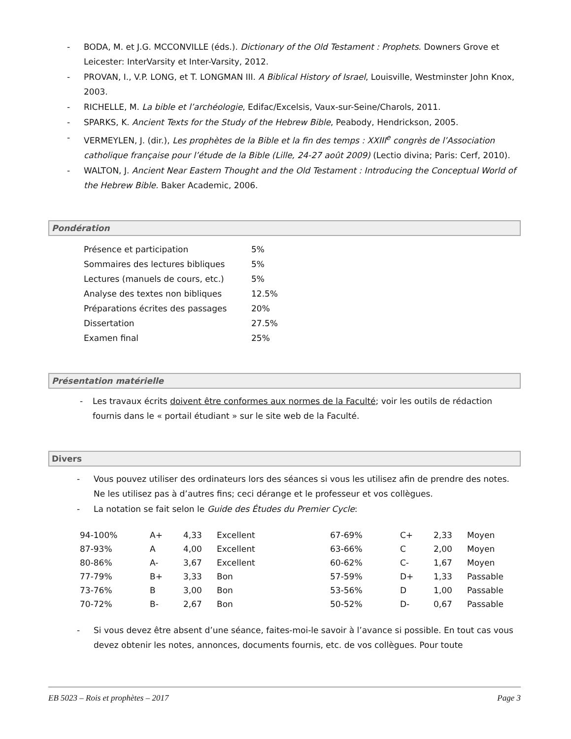- BODA, M. et J.G. MCCONVILLE (éds.). Dictionary of the Old Testament : Prophets. Downers Grove et Leicester: InterVarsity et Inter-Varsity, 2012.
- PROVAN, I., V.P. LONG, et T. LONGMAN III. A Biblical History of Israel, Louisville, Westminster John Knox, 2003.
- RICHELLE, M. La bible et l’archéologie, Edifac/Excelsis, Vaux-sur-Seine/Charols, 2011.
- SPARKS, K. Ancient Texts for the Study of the Hebrew Bible, Peabody, Hendrickson, 2005.
- VERMEYLEN, J. (dir.), Les prophètes de la Bible et la fin des temps : XXIII<sup>e</sup> congrès de l’Association catholique française pour l’étude de la Bible (Lille, 24-27 août 2009) (Lectio divina; Paris: Cerf, 2010).
- WALTON, J. Ancient Near Eastern Thought and the Old Testament : Introducing the Conceptual World of the Hebrew Bible. Baker Academic, 2006.
Pondération
| Présence et participation | 5% |
| Sommaires des lectures bibliques | 5% |
| Lectures (manuels de cours, etc.) | 5% |
| Analyse des textes non bibliques | 12.5% |
| Préparations écrites des passages | 20% |
| Dissertation | 27.5% |
| Examen final | 25% |
Présentation matérielle
- Les travaux écrits doivent être conformes aux normes de la Faculté; voir les outils de rédaction fournis dans le « portail étudiant » sur le site web de la Faculté.
Divers
- Vous pouvez utiliser des ordinateurs lors des séances si vous les utilisez afin de prendre des notes. Ne les utilisez pas à d’autres fins; ceci dérange et le professeur et vos collègues.
- La notation se fait selon le Guide des Études du Premier Cycle:
| 94-100% | A+ | 4,33 | Excellent | 67-69% | C+ | 2,33 | Moyen |
| 87-93% | A | 4,00 | Excellent | 63-66% | C | 2,00 | Moyen |
| 80-86% | A- | 3,67 | Excellent | 60-62% | C- | 1,67 | Moyen |
| 77-79% | B+ | 3,33 | Bon | 57-59% | D+ | 1,33 | Passable |
| 73-76% | B | 3,00 | Bon | 53-56% | D | 1,00 | Passable |
| 70-72% | B- | 2,67 | Bon | 50-52% | D- | 0,67 | Passable |
- Si vous devez être absent d’une séance, faites-moi-le savoir à l’avance si possible. En tout cas vous devez obtenir les notes, annonces, documents fournis, etc. de vos collègues. Pour toute
EB 5023 – Rois et prophètes – 2017 Page 3